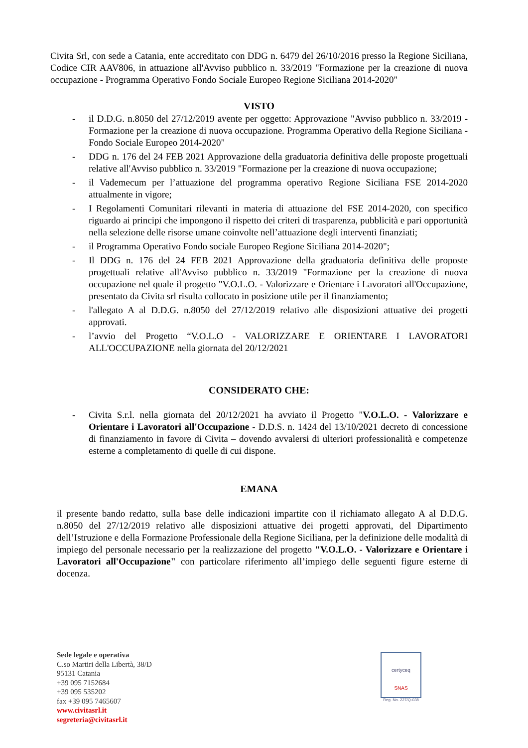Civita Srl, con sede a Catania, ente accreditato con DDG n. 6479 del 26/10/2016 presso la Regione Siciliana, Codice CIR AAV806, in attuazione all'Avviso pubblico n. 33/2019 "Formazione per la creazione di nuova occupazione - Programma Operativo Fondo Sociale Europeo Regione Siciliana 2014-2020"
VISTO
- il D.D.G. n.8050 del 27/12/2019 avente per oggetto: Approvazione "Avviso pubblico n. 33/2019 - Formazione per la creazione di nuova occupazione. Programma Operativo della Regione Siciliana - Fondo Sociale Europeo 2014-2020"
- DDG n. 176 del 24 FEB 2021 Approvazione della graduatoria definitiva delle proposte progettuali relative all'Avviso pubblico n. 33/2019 "Formazione per la creazione di nuova occupazione;
- il Vademecum per l’attuazione del programma operativo Regione Siciliana FSE 2014-2020 attualmente in vigore;
- I Regolamenti Comunitari rilevanti in materia di attuazione del FSE 2014-2020, con specifico riguardo ai principi che impongono il rispetto dei criteri di trasparenza, pubblicità e pari opportunità nella selezione delle risorse umane coinvolte nell’attuazione degli interventi finanziati;
- il Programma Operativo Fondo sociale Europeo Regione Siciliana 2014-2020";
- Il DDG n. 176 del 24 FEB 2021 Approvazione della graduatoria definitiva delle proposte progettuali relative all'Avviso pubblico n. 33/2019 "Formazione per la creazione di nuova occupazione nel quale il progetto "V.O.L.O. - Valorizzare e Orientare i Lavoratori all'Occupazione, presentato da Civita srl risulta collocato in posizione utile per il finanziamento;
- l'allegato A al D.D.G. n.8050 del 27/12/2019 relativo alle disposizioni attuative dei progetti approvati.
- l’avvio del Progetto “V.O.L.O - VALORIZZARE E ORIENTARE I LAVORATORI ALL'OCCUPAZIONE nella giornata del 20/12/2021
CONSIDERATO CHE:
- Civita S.r.l. nella giornata del 20/12/2021 ha avviato il Progetto "V.O.L.O. - Valorizzare e Orientare i Lavoratori all'Occupazione - D.D.S. n. 1424 del 13/10/2021 decreto di concessione di finanziamento in favore di Civita – dovendo avvalersi di ulteriori professionalità e competenze esterne a completamento di quelle di cui dispone.
EMANA
il presente bando redatto, sulla base delle indicazioni impartite con il richiamato allegato A al D.D.G. n.8050 del 27/12/2019 relativo alle disposizioni attuative dei progetti approvati, del Dipartimento dell’Istruzione e della Formazione Professionale della Regione Siciliana, per la definizione delle modalità di impiego del personale necessario per la realizzazione del progetto "V.O.L.O. - Valorizzare e Orientare i Lavoratori all'Occupazione" con particolare riferimento all’impiego delle seguenti figure esterne di docenza.
Sede legale e operativa
C.so Martiri della Libertà, 38/D
95131 Catania
+39 095 7152684
+39 095 535202
fax +39 095 7465607
www.civitasrl.it
segreteria@civitasrl.it
certyceq
SNAS
Reg. No. 227/Q-038